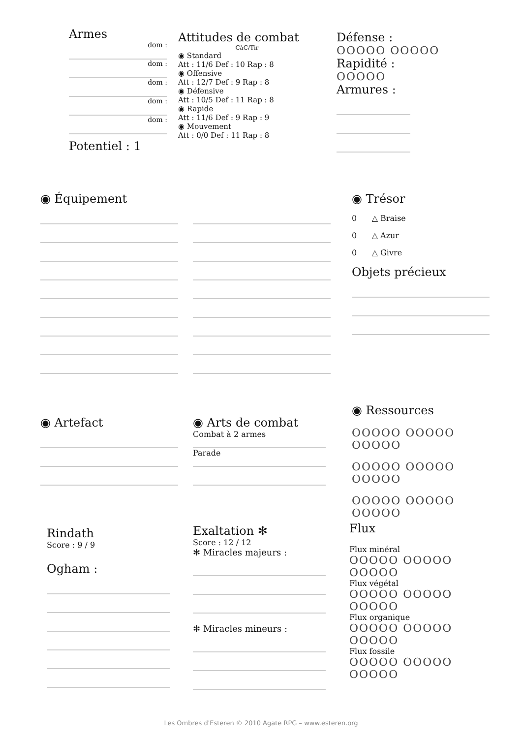Armes
dom :
dom :
dom :
dom :
dom :
Potentiel : 1
Attitudes de combat
CàC/Tir
◉ Standard
Att : 11/6 Def : 10 Rap : 8
◉ Offensive
Att : 12/7 Def : 9 Rap : 8
◉ Défensive
Att : 10/5 Def : 11 Rap : 8
◉ Rapide
Att : 11/6 Def : 9 Rap : 9
◉ Mouvement
Att : 0/0 Def : 11 Rap : 8
Défense :
OOOOO OOOOO
Rapidité :
OOOOO
Armures :
◉ Équipement
◉ Trésor
0 △ Braise
0 △ Azur
0 △ Givre
Objets précieux
◉ Artefact
◉ Arts de combat
Combat à 2 armes
Parade
◉ Ressources
OOOOO OOOOO OOOOO
OOOOO OOOOO OOOOO
OOOOO OOOOO OOOOO
Rindath
Score : 9 / 9
Ogham :
Exaltation ✻
Score : 12 / 12
✻ Miracles majeurs :
✻ Miracles mineurs :
Flux
Flux minéral
OOOOO OOOOO OOOOO
Flux végétal
OOOOO OOOOO OOOOO
Flux organique
OOOOO OOOOO OOOOO
Flux fossile
OOOOO OOOOO OOOOO
Les Ombres d'Esteren © 2010 Agate RPG – www.esteren.org